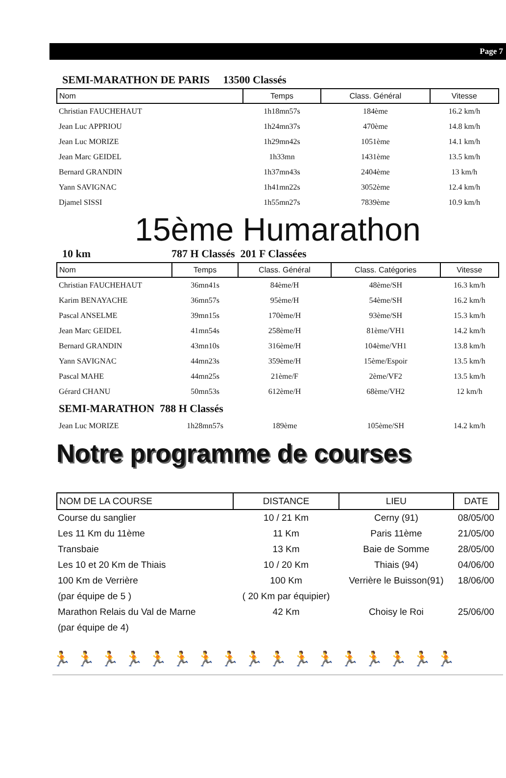Page 7
SEMI-MARATHON DE PARIS 13500 Classés
| Nom | Temps | Class. Général | Vitesse |
| --- | --- | --- | --- |
| Christian FAUCHEHAUT | 1h18mn57s | 184ème | 16.2 km/h |
| Jean Luc APPRIOU | 1h24mn37s | 470ème | 14.8 km/h |
| Jean Luc MORIZE | 1h29mn42s | 1051ème | 14.1 km/h |
| Jean Marc GEIDEL | 1h33mn | 1431ème | 13.5 km/h |
| Bernard GRANDIN | 1h37mn43s | 2404ème | 13 km/h |
| Yann SAVIGNAC | 1h41mn22s | 3052ème | 12.4 km/h |
| Djamel SISSI | 1h55mn27s | 7839ème | 10.9 km/h |
15ème Humarathon
10 km 787 H Classés 201 F Classées
| Nom | Temps | Class. Général | Class. Catégories | Vitesse |
| --- | --- | --- | --- | --- |
| Christian FAUCHEHAUT | 36mn41s | 84ème/H | 48ème/SH | 16.3 km/h |
| Karim BENAYACHE | 36mn57s | 95ème/H | 54ème/SH | 16.2 km/h |
| Pascal ANSELME | 39mn15s | 170ème/H | 93ème/SH | 15.3 km/h |
| Jean Marc GEIDEL | 41mn54s | 258ème/H | 81ème/VH1 | 14.2 km/h |
| Bernard GRANDIN | 43mn10s | 316ème/H | 104ème/VH1 | 13.8 km/h |
| Yann SAVIGNAC | 44mn23s | 359ème/H | 15ème/Espoir | 13.5 km/h |
| Pascal MAHE | 44mn25s | 21ème/F | 2ème/VF2 | 13.5 km/h |
| Gérard CHANU | 50mn53s | 612ème/H | 68ème/VH2 | 12 km/h |
| SEMI-MARATHON 788 H Classés | | | | |
| Jean Luc MORIZE | 1h28mn57s | 189ème | 105ème/SH | 14.2 km/h |
Notre programme de courses
| NOM DE LA COURSE | DISTANCE | LIEU | DATE |
| --- | --- | --- | --- |
| Course du sanglier | 10 / 21 Km | Cerny (91) | 08/05/00 |
| Les 11 Km du 11ème | 11 Km | Paris 11ème | 21/05/00 |
| Transbaie | 13 Km | Baie de Somme | 28/05/00 |
| Les 10 et 20 Km de Thiais | 10 / 20 Km | Thiais (94) | 04/06/00 |
| 100 Km de Verrière | 100 Km | Verrière le Buisson(91) | 18/06/00 |
| (par équipe de 5 ) | ( 20 Km par équipier) | | |
| Marathon Relais du Val de Marne | 42 Km | Choisy le Roi | 25/06/00 |
| (par équipe de 4) | | | |
🏃🏃🏃🏃🏃🏃🏃🏃🏃🏃🏃🏃🏃🏃🏃🏃🏃